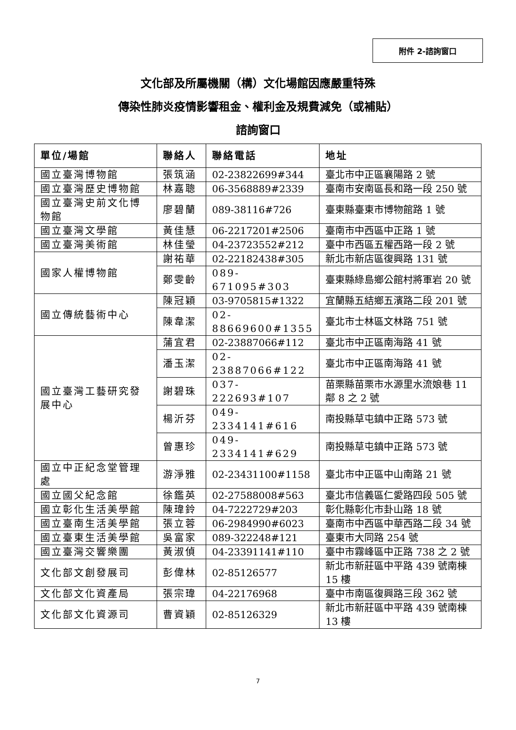附件 2-諮詢窗口
文化部及所屬機關（構）文化場館因應嚴重特殊
傳染性肺炎疫情影響租金、權利金及規費減免（或補貼）
諮詢窗口
| 單位/場館 | 聯絡人 | 聯絡電話 | 地址 |
| --- | --- | --- | --- |
| 國立臺灣博物館 | 張筑涵 | 02-23822699#344 | 臺北市中正區襄陽路 2 號 |
| 國立臺灣歷史博物館 | 林嘉聰 | 06-3568889#2339 | 臺南市安南區長和路一段 250 號 |
| 國立臺灣史前文化博物館 | 廖碧蘭 | 089-38116#726 | 臺東縣臺東市博物館路 1 號 |
| 國立臺灣文學館 | 黃佳慧 | 06-2217201#2506 | 臺南市中西區中正路 1 號 |
| 國立臺灣美術館 | 林佳瑩 | 04-23723552#212 | 臺中市西區五權西路一段 2 號 |
| 國家人權博物館 | 謝祐華 | 02-22182438#305 | 新北市新店區復興路 131 號 |
| | 鄭雯齡 | 089-671095#303 | 臺東縣綠島鄉公館村將軍岩 20 號 |
| 國立傳統藝術中心 | 陳冠穎 | 03-9705815#1322 | 宜蘭縣五結鄉五濱路二段 201 號 |
| | 陳韋潔 | 02-88669600#1355 | 臺北市士林區文林路 751 號 |
| 國立臺灣工藝研究發展中心 | 蒲宜君 | 02-23887066#112 | 臺北市中正區南海路 41 號 |
| | 潘玉潔 | 02-23887066#122 | 臺北市中正區南海路 41 號 |
| | 謝碧珠 | 037-222693#107 | 苗栗縣苗栗市水源里水流娘巷 11 鄰 8 之 2 號 |
| | 楊沂芬 | 049-2334141#616 | 南投縣草屯鎮中正路 573 號 |
| | 曾惠珍 | 049-2334141#629 | 南投縣草屯鎮中正路 573 號 |
| 國立中正紀念堂管理處 | 游淨雅 | 02-23431100#1158 | 臺北市中正區中山南路 21 號 |
| 國立國父紀念館 | 徐鑑英 | 02-27588008#563 | 臺北市信義區仁愛路四段 505 號 |
| 國立彰化生活美學館 | 陳瑋鈴 | 04-7222729#203 | 彰化縣彰化市卦山路 18 號 |
| 國立臺南生活美學館 | 張立蓉 | 06-2984990#6023 | 臺南市中西區中華西路二段 34 號 |
| 國立臺東生活美學館 | 吳富家 | 089-322248#121 | 臺東市大同路 254 號 |
| 國立臺灣交響樂團 | 黃淑偵 | 04-23391141#110 | 臺中市霧峰區中正路 738 之 2 號 |
| 文化部文創發展司 | 彭偉林 | 02-85126577 | 新北市新莊區中平路 439 號南棟 15 樓 |
| 文化部文化資產局 | 張宗瑋 | 04-22176968 | 臺中市南區復興路三段 362 號 |
| 文化部文化資源司 | 曹資穎 | 02-85126329 | 新北市新莊區中平路 439 號南棟 13 樓 |
7